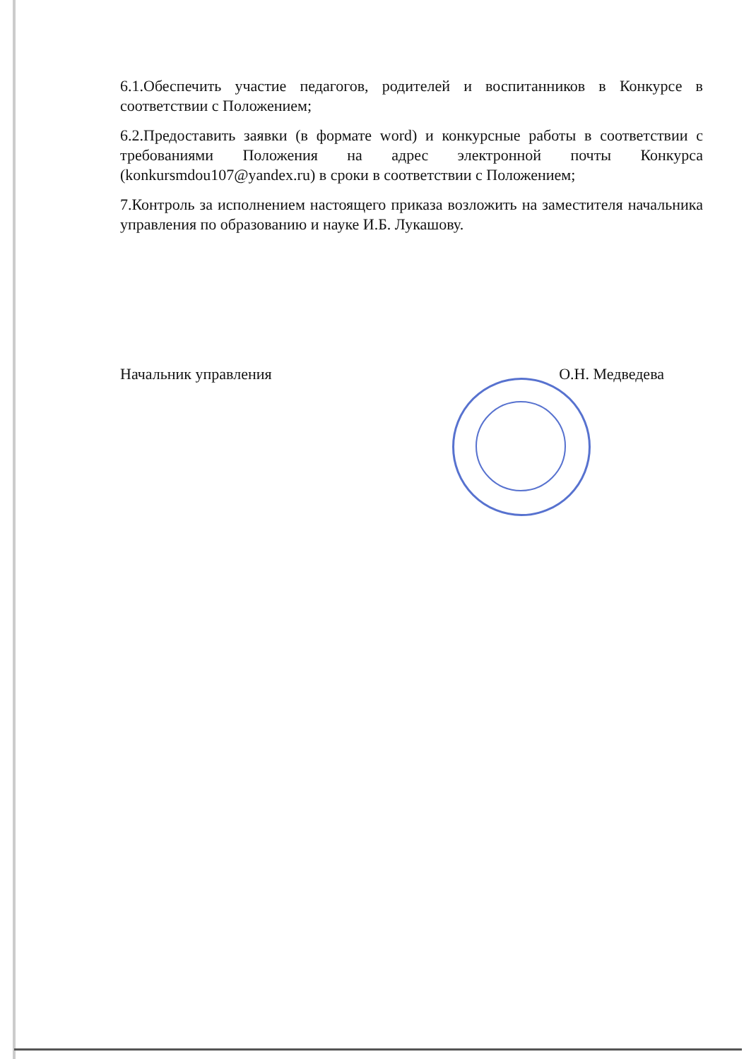6.1.Обеспечить участие педагогов, родителей и воспитанников в Конкурсе в соответствии с Положением;
6.2.Предоставить заявки (в формате word) и конкурсные работы в соответствии с требованиями Положения на адрес электронной почты Конкурса (konkursmdou107@yandex.ru) в сроки в соответствии с Положением;
7.Контроль за исполнением настоящего приказа возложить на заместителя начальника управления по образованию и науке И.Б. Лукашову.
Начальник управления О.Н. Медведева